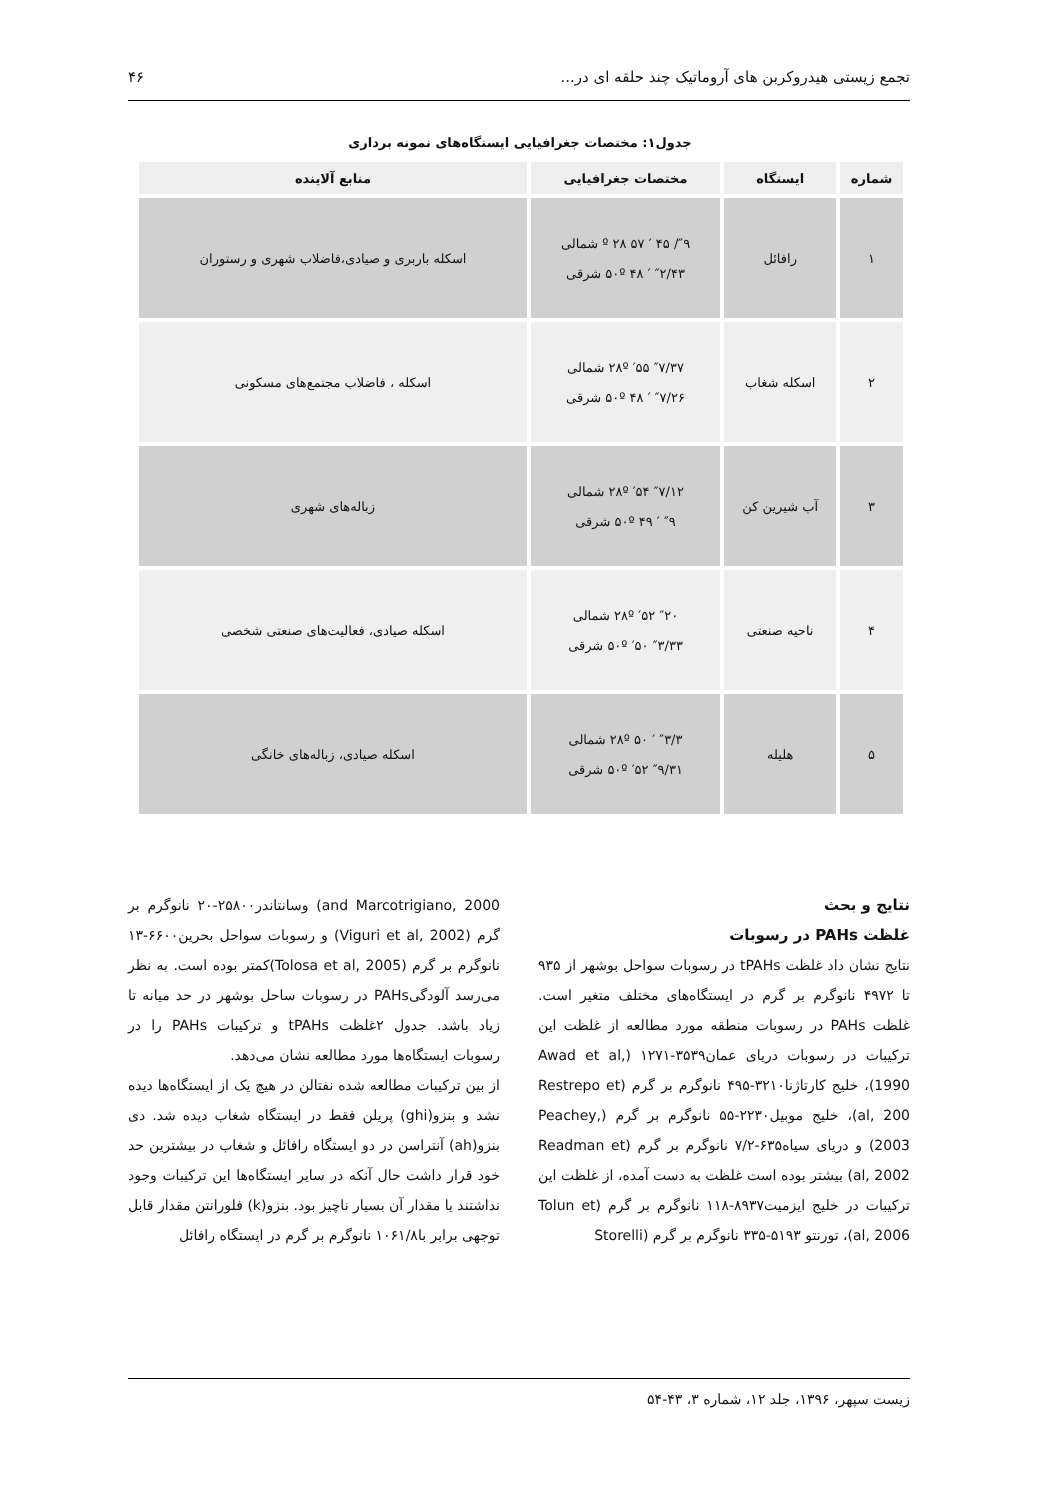تجمع زیستی هیدروکربن های آروماتیک چند حلقه ای در... ۴۶
جدول۱: مختصات جغرافیایی ایستگاه‌های نمونه برداری
| شماره | ایستگاه | مختصات جغرافیایی | منابع آلاینده |
| --- | --- | --- | --- |
| ۱ | رافائل | ″۹/ ۴۵ ′ ۵۷ ۲۸ º شمالی ″۲/۴۳ ′ ۴۸ ۵۰º شرقی | اسکله باربری و صیادی،فاضلاب شهری و رستوران |
| ۲ | اسکله شغاب | ″۷/۳۷ ′۵۵ ۲۸º شمالی ″۷/۲۶ ′ ۴۸ ۵۰º شرقی | اسکله ، فاضلاب مجتمع‌های مسکونی |
| ۳ | آب شیرین کن | ″۷/۱۲ ′۵۴ ۲۸º شمالی ″۹ ′ ۴۹ ۵۰º شرقی | زباله‌های شهری |
| ۴ | ناحیه صنعتی | ″۲۰ ′۵۲ ۲۸º شمالی ″۳/۳۳ ′۵۰ ۵۰º شرقی | اسکله صیادی، فعالیت‌های صنعتی شخصی |
| ۵ | هلیله | ″۳/۳ ′ ۵۰ ۲۸º شمالی ″۹/۳۱ ′۵۲ ۵۰º شرقی | اسکله صیادی، زباله‌های خانگی |
نتایج و بحث
غلظت PAHs در رسوبات
نتایج نشان داد غلظت tPAHs در رسوبات سواحل بوشهر از ۹۳۵ تا ۴۹۷۲ نانوگرم بر گرم در ایستگاه‌های مختلف متغیر است. غلظت PAHs در رسوبات منطقه مورد مطالعه از غلظت این ترکیبات در رسوبات دریای عمان۳۵۳۹-۱۲۷۱ (Awad et al, 1990)، خلیج کارتاژنا۳۲۱۰-۴۹۵ نانوگرم بر گرم (Restrepo et al, 200)، خلیج موبیل۲۲۳۰-۵۵ نانوگرم بر گرم (Peachey, 2003) و دریای سیاه۶۳۵-۷/۲ نانوگرم بر گرم (Readman et al, 2002) بیشتر بوده است غلظت به دست آمده، از غلظت این ترکیبات در خلیج ایزمیت۸۹۳۷-۱۱۸ نانوگرم بر گرم (Tolun et al, 2006)، تورنتو ۵۱۹۳-۳۳۵ نانوگرم بر گرم (Storelli
and Marcotrigiano, 2000) وسانتاندر۲۵۸۰۰-۲۰ نانوگرم بر گرم (Viguri et al, 2002) و رسوبات سواحل بحرین۶۶۰۰-۱۳ نانوگرم بر گرم (Tolosa et al, 2005)کمتر بوده است. به نظر می‌رسد آلودگیPAHs در رسوبات ساحل بوشهر در حد میانه تا زیاد باشد. جدول ۲غلظت tPAHs و ترکیبات PAHs را در رسوبات ایستگاه‌ها مورد مطالعه نشان می‌دهد.
از بین ترکیبات مطالعه شده نفتالن در هیچ یک از ایستگاه‌ها دیده نشد و بنزو(ghi) پریلن فقط در ایستگاه شغاب دیده شد. دی بنزو(ah) آنتراسن در دو ایستگاه رافائل و شغاب در بیشترین حد خود قرار داشت حال آنکه در سایر ایستگاه‌ها این ترکیبات وجود نداشتند یا مقدار آن بسیار ناچیز بود. بنزو(k) فلورانتن مقدار قابل توجهی برابر با۱۰۶۱/۸ نانوگرم بر گرم در ایستگاه رافائل
زیست سپهر، ۱۳۹۶، جلد ۱۲، شماره ۳، ۴۳-۵۴